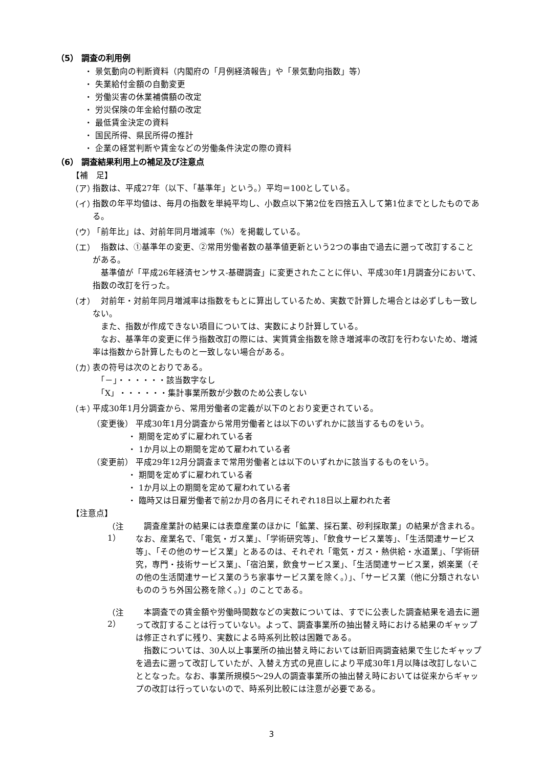（5） 調査の利用例
・ 景気動向の判断資料（内閣府の「月例経済報告」や「景気動向指数」等）
・ 失業給付金額の自動変更
・ 労働災害の休業補償額の改定
・ 労災保険の年金給付額の改定
・ 最低賃金決定の資料
・ 国民所得、県民所得の推計
・ 企業の経営判断や賃金などの労働条件決定の際の資料
（6） 調査結果利用上の補足及び注意点
【補　足】
（ア）
指数は、平成27年（以下、「基準年」という。）平均＝100としている。
（イ）
指数の年平均値は、毎月の指数を単純平均し、小数点以下第2位を四捨五入して第1位までとしたものである。
（ウ）
「前年比」は、対前年同月増減率（%）を掲載している。
（エ）
　指数は、①基準年の変更、②常用労働者数の基準値更新という2つの事由で過去に遡って改訂することがある。
　基準値が「平成26年経済センサス-基礎調査」に変更されたことに伴い、平成30年1月調査分において、指数の改訂を行った。
（オ）
　対前年・対前年同月増減率は指数をもとに算出しているため、実数で計算した場合とは必ずしも一致しない。
　また、指数が作成できない項目については、実数により計算している。
　なお、基準年の変更に伴う指数改訂の際には、実質賃金指数を除き増減率の改訂を行わないため、増減率は指数から計算したものと一致しない場合がある。
（カ）
表の符号は次のとおりである。
　「－」・・・・・・該当数字なし
　「X」・・・・・・集計事業所数が少数のため公表しない
（キ）
平成30年1月分調査から、常用労働者の定義が以下のとおり変更されている。
（変更後） 平成30年1月分調査から常用労働者とは以下のいずれかに該当するものをいう。
・ 期間を定めずに雇われている者
・ 1か月以上の期間を定めて雇われている者
（変更前） 平成29年12月分調査まで常用労働者とは以下のいずれかに該当するものをいう。
・ 期間を定めずに雇われている者
・ 1か月以上の期間を定めて雇われている者
・ 臨時又は日雇労働者で前2か月の各月にそれぞれ18日以上雇われた者
【注意点】
（注1）
　調査産業計の結果には表章産業のほかに「鉱業、採石業、砂利採取業」の結果が含まれる。なお、産業名で、「電気・ガス業」、「学術研究等」、「飲食サービス業等」、「生活関連サービス等」、「その他のサービス業」とあるのは、それぞれ「電気・ガス・熱供給・水道業」、「学術研究，専門・技術サービス業」、「宿泊業，飲食サービス業」、「生活関連サービス業，娯楽業（その他の生活関連サービス業のうち家事サービス業を除く。）」、「サービス業（他に分類されないもののうち外国公務を除く。）」のことである。
（注2）
　本調査での賃金額や労働時間数などの実数については、すでに公表した調査結果を過去に遡って改訂することは行っていない。よって、調査事業所の抽出替え時における結果のギャップは修正されずに残り、実数による時系列比較は困難である。
　指数については、30人以上事業所の抽出替え時においては新旧両調査結果で生じたギャップを過去に遡って改訂していたが、入替え方式の見直しにより平成30年1月以降は改訂しないこととなった。なお、事業所規模5～29人の調査事業所の抽出替え時においては従来からギャップの改訂は行っていないので、時系列比較には注意が必要である。
3